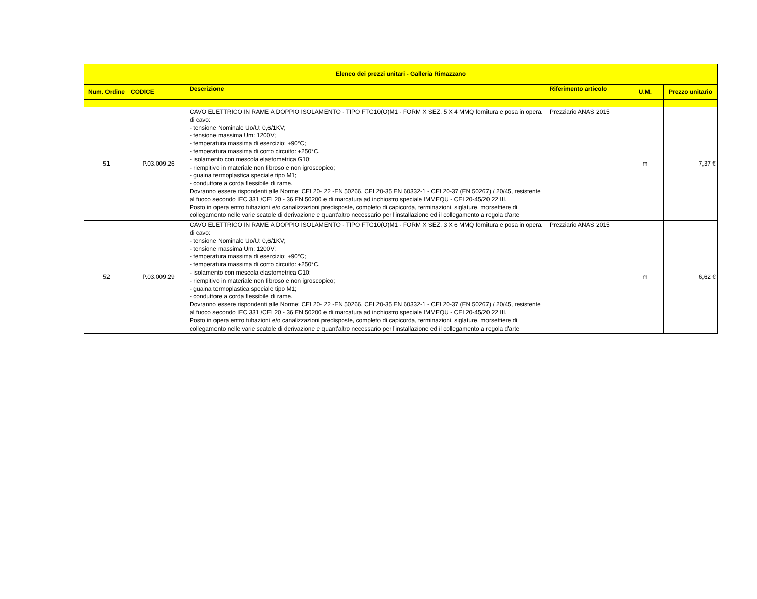| Elenco dei prezzi unitari - Galleria Rimazzano | | | | | |
| --- | --- | --- | --- | --- | --- |
| Num. Ordine | CODICE | Descrizione | Riferimento articolo | U.M. | Prezzo unitario |
| 51 | P.03.009.26 | CAVO ELETTRICO IN RAME A DOPPIO ISOLAMENTO - TIPO FTG10(O)M1 - FORM X SEZ. 5 X 4 MMQ fornitura e posa in opera di cavo: - tensione Nominale Uo/U: 0,6/1KV; - tensione massima Um: 1200V; - temperatura massima di esercizio: +90°C; - temperatura massima di corto circuito: +250°C. - isolamento con mescola elastometrica G10; - riempitivo in materiale non fibroso e non igroscopico; - guaina termoplastica speciale tipo M1; - conduttore a corda flessibile di rame. Dovranno essere rispondenti alle Norme: CEI 20- 22 -EN 50266, CEI 20-35 EN 60332-1 - CEI 20-37 (EN 50267) / 20/45, resistente al fuoco secondo IEC 331 /CEI 20 - 36 EN 50200 e di marcatura ad inchiostro speciale IMMEQU - CEI 20-45/20 22 III. Posto in opera entro tubazioni e/o canalizzazioni predisposte, completo di capicorda, terminazioni, siglature, morsettiere di collegamento nelle varie scatole di derivazione e quant'altro necessario per l'installazione ed il collegamento a regola d'arte | Prezziario ANAS 2015 | m | 7,37 € |
| 52 | P.03.009.29 | CAVO ELETTRICO IN RAME A DOPPIO ISOLAMENTO - TIPO FTG10(O)M1 - FORM X SEZ. 3 X 6 MMQ fornitura e posa in opera di cavo: - tensione Nominale Uo/U: 0,6/1KV; - tensione massima Um: 1200V; - temperatura massima di esercizio: +90°C; - temperatura massima di corto circuito: +250°C. - isolamento con mescola elastometrica G10; - riempitivo in materiale non fibroso e non igroscopico; - guaina termoplastica speciale tipo M1; - conduttore a corda flessibile di rame. Dovranno essere rispondenti alle Norme: CEI 20- 22 -EN 50266, CEI 20-35 EN 60332-1 - CEI 20-37 (EN 50267) / 20/45, resistente al fuoco secondo IEC 331 /CEI 20 - 36 EN 50200 e di marcatura ad inchiostro speciale IMMEQU - CEI 20-45/20 22 III. Posto in opera entro tubazioni e/o canalizzazioni predisposte, completo di capicorda, terminazioni, siglature, morsettiere di collegamento nelle varie scatole di derivazione e quant'altro necessario per l'installazione ed il collegamento a regola d'arte | Prezziario ANAS 2015 | m | 6,62 € |